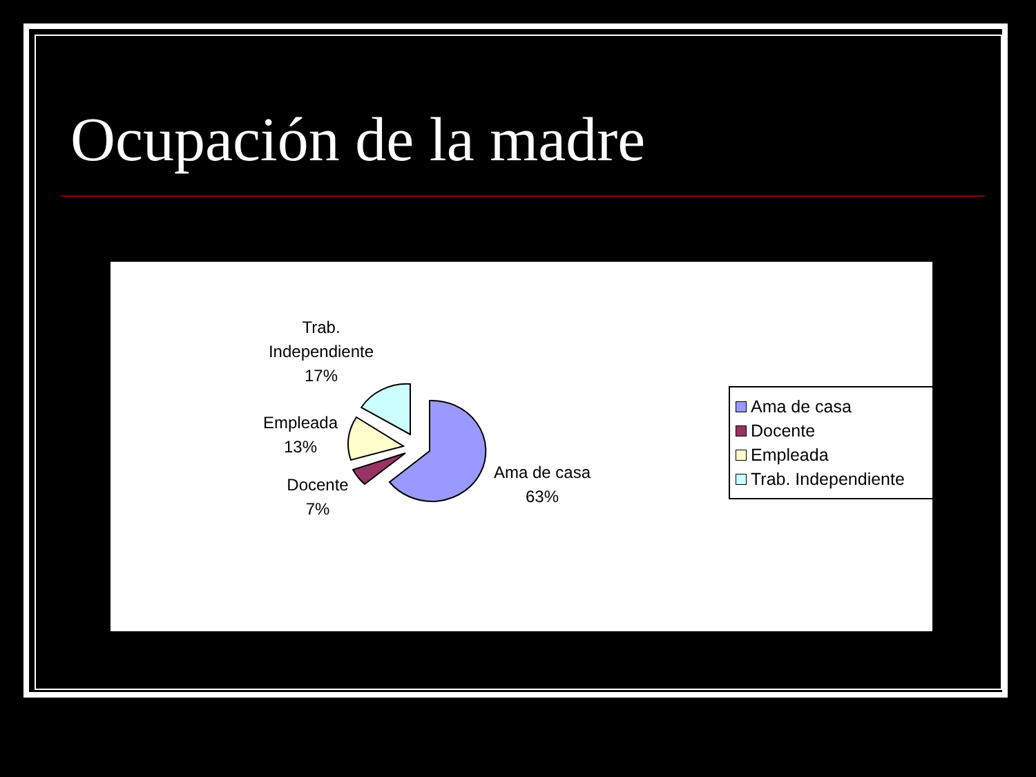Ocupación de la madre
Trab.
Independiente
17%
Empleada
13%
Docente
7%
Ama de casa
63%
Ama de casa
Docente
Empleada
Trab. Independiente